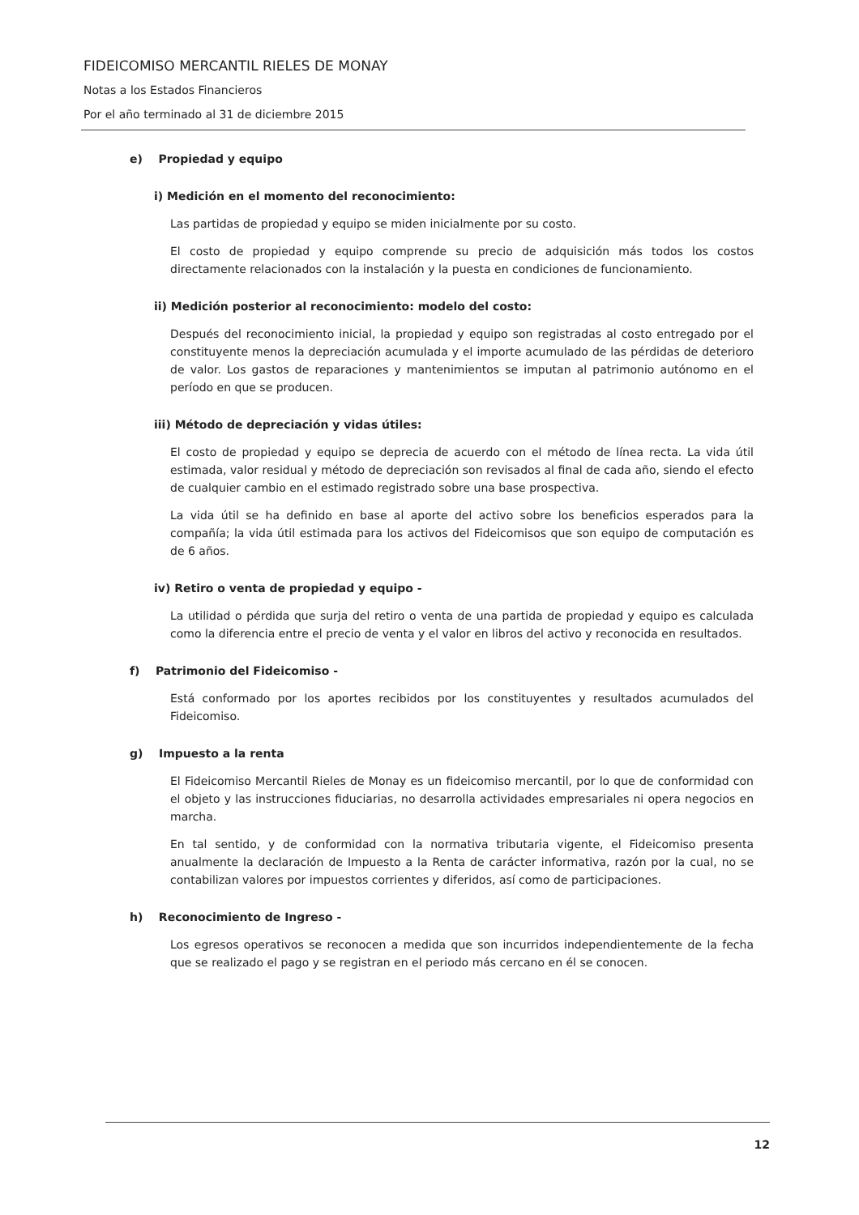FIDEICOMISO MERCANTIL RIELES DE MONAY
Notas a los Estados Financieros
Por el año terminado al 31 de diciembre 2015
e) Propiedad y equipo
i) Medición en el momento del reconocimiento:
Las partidas de propiedad y equipo se miden inicialmente por su costo.
El costo de propiedad y equipo comprende su precio de adquisición más todos los costos directamente relacionados con la instalación y la puesta en condiciones de funcionamiento.
ii) Medición posterior al reconocimiento: modelo del costo:
Después del reconocimiento inicial, la propiedad y equipo son registradas al costo entregado por el constituyente menos la depreciación acumulada y el importe acumulado de las pérdidas de deterioro de valor. Los gastos de reparaciones y mantenimientos se imputan al patrimonio autónomo en el período en que se producen.
iii) Método de depreciación y vidas útiles:
El costo de propiedad y equipo se deprecia de acuerdo con el método de línea recta. La vida útil estimada, valor residual y método de depreciación son revisados al final de cada año, siendo el efecto de cualquier cambio en el estimado registrado sobre una base prospectiva.
La vida útil se ha definido en base al aporte del activo sobre los beneficios esperados para la compañía; la vida útil estimada para los activos del Fideicomisos que son equipo de computación es de 6 años.
iv) Retiro o venta de propiedad y equipo -
La utilidad o pérdida que surja del retiro o venta de una partida de propiedad y equipo es calculada como la diferencia entre el precio de venta y el valor en libros del activo y reconocida en resultados.
f) Patrimonio del Fideicomiso -
Está conformado por los aportes recibidos por los constituyentes y resultados acumulados del Fideicomiso.
g) Impuesto a la renta
El Fideicomiso Mercantil Rieles de Monay es un fideicomiso mercantil, por lo que de conformidad con el objeto y las instrucciones fiduciarias, no desarrolla actividades empresariales ni opera negocios en marcha.
En tal sentido, y de conformidad con la normativa tributaria vigente, el Fideicomiso presenta anualmente la declaración de Impuesto a la Renta de carácter informativa, razón por la cual, no se contabilizan valores por impuestos corrientes y diferidos, así como de participaciones.
h) Reconocimiento de Ingreso -
Los egresos operativos se reconocen a medida que son incurridos independientemente de la fecha que se realizado el pago y se registran en el periodo más cercano en él se conocen.
12